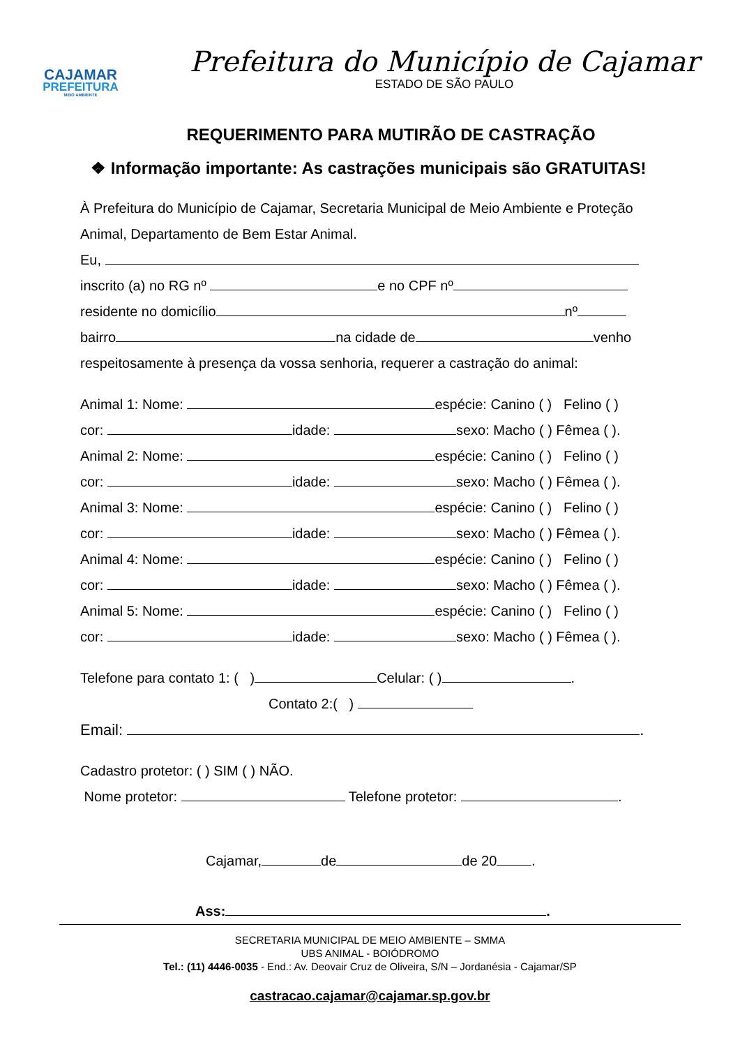CAJAMAR
PREFEITURA
MEIO AMBIENTE
Prefeitura do Município de Cajamar
ESTADO DE SÃO PAULO
REQUERIMENTO PARA MUTIRÃO DE CASTRAÇÃO
❖ Informação importante: As castrações municipais são GRATUITAS!
À Prefeitura do Município de Cajamar, Secretaria Municipal de Meio Ambiente e Proteção Animal, Departamento de Bem Estar Animal.
Eu,
inscrito (a) no RG nº e no CPF nº
residente no domicílio nº
bairro na cidade de venho
respeitosamente à presença da vossa senhoria, requerer a castração do animal:
Animal 1: Nome: espécie: Canino ( ) Felino ( )
cor: idade: sexo: Macho ( ) Fêmea ( ).
Animal 2: Nome: espécie: Canino ( ) Felino ( )
cor: idade: sexo: Macho ( ) Fêmea ( ).
Animal 3: Nome: espécie: Canino ( ) Felino ( )
cor: idade: sexo: Macho ( ) Fêmea ( ).
Animal 4: Nome: espécie: Canino ( ) Felino ( )
cor: idade: sexo: Macho ( ) Fêmea ( ).
Animal 5: Nome: espécie: Canino ( ) Felino ( )
cor: idade: sexo: Macho ( ) Fêmea ( ).
Telefone para contato 1: ( ) Celular: ( ) .
Contato 2:( )
Email: .
Cadastro protetor: ( ) SIM ( ) NÃO.
Nome protetor: Telefone protetor: .
Cajamar, de de 20 .
Ass: .
SECRETARIA MUNICIPAL DE MEIO AMBIENTE – SMMA
UBS ANIMAL - BOIÓDROMO
Tel.: (11) 4446-0035 - End.: Av. Deovair Cruz de Oliveira, S/N – Jordanésia - Cajamar/SP
castracao.cajamar@cajamar.sp.gov.br